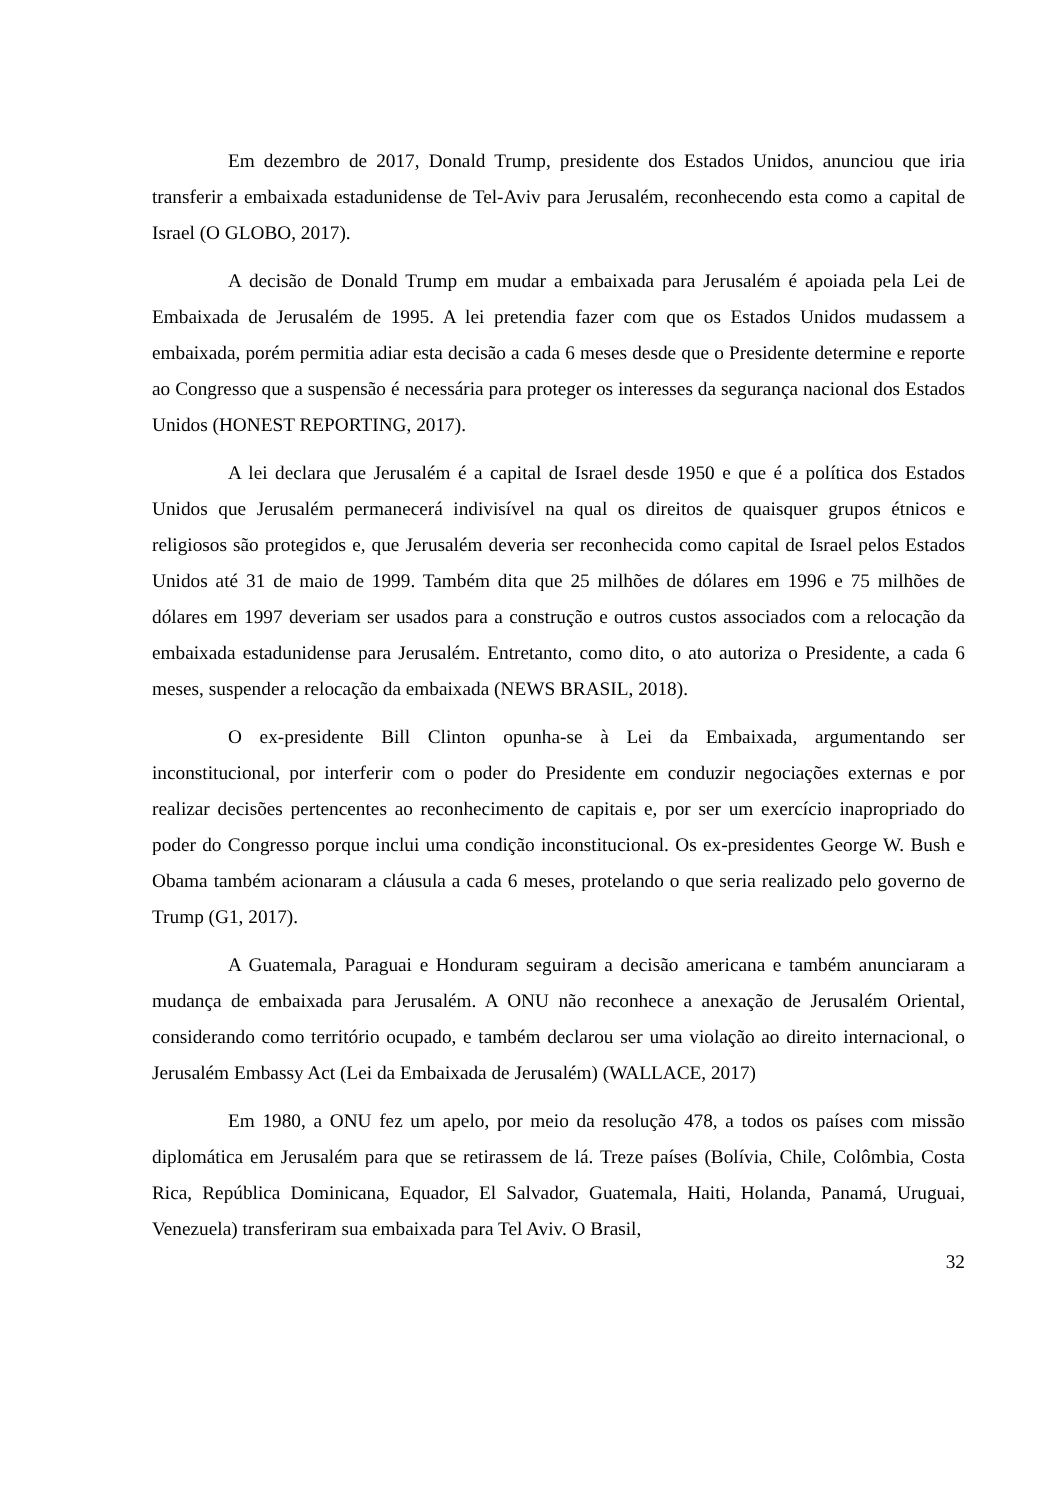Em dezembro de 2017, Donald Trump, presidente dos Estados Unidos, anunciou que iria transferir a embaixada estadunidense de Tel-Aviv para Jerusalém, reconhecendo esta como a capital de Israel (O GLOBO, 2017).
A decisão de Donald Trump em mudar a embaixada para Jerusalém é apoiada pela Lei de Embaixada de Jerusalém de 1995. A lei pretendia fazer com que os Estados Unidos mudassem a embaixada, porém permitia adiar esta decisão a cada 6 meses desde que o Presidente determine e reporte ao Congresso que a suspensão é necessária para proteger os interesses da segurança nacional dos Estados Unidos (HONEST REPORTING, 2017).
A lei declara que Jerusalém é a capital de Israel desde 1950 e que é a política dos Estados Unidos que Jerusalém permanecerá indivisível na qual os direitos de quaisquer grupos étnicos e religiosos são protegidos e, que Jerusalém deveria ser reconhecida como capital de Israel pelos Estados Unidos até 31 de maio de 1999. Também dita que 25 milhões de dólares em 1996 e 75 milhões de dólares em 1997 deveriam ser usados para a construção e outros custos associados com a relocação da embaixada estadunidense para Jerusalém. Entretanto, como dito, o ato autoriza o Presidente, a cada 6 meses, suspender a relocação da embaixada (NEWS BRASIL, 2018).
O ex-presidente Bill Clinton opunha-se à Lei da Embaixada, argumentando ser inconstitucional, por interferir com o poder do Presidente em conduzir negociações externas e por realizar decisões pertencentes ao reconhecimento de capitais e, por ser um exercício inapropriado do poder do Congresso porque inclui uma condição inconstitucional. Os ex-presidentes George W. Bush e Obama também acionaram a cláusula a cada 6 meses, protelando o que seria realizado pelo governo de Trump (G1, 2017).
A Guatemala, Paraguai e Honduram seguiram a decisão americana e também anunciaram a mudança de embaixada para Jerusalém. A ONU não reconhece a anexação de Jerusalém Oriental, considerando como território ocupado, e também declarou ser uma violação ao direito internacional, o Jerusalém Embassy Act (Lei da Embaixada de Jerusalém) (WALLACE, 2017)
Em 1980, a ONU fez um apelo, por meio da resolução 478, a todos os países com missão diplomática em Jerusalém para que se retirassem de lá. Treze países (Bolívia, Chile, Colômbia, Costa Rica, República Dominicana, Equador, El Salvador, Guatemala, Haiti, Holanda, Panamá, Uruguai, Venezuela) transferiram sua embaixada para Tel Aviv. O Brasil,
32